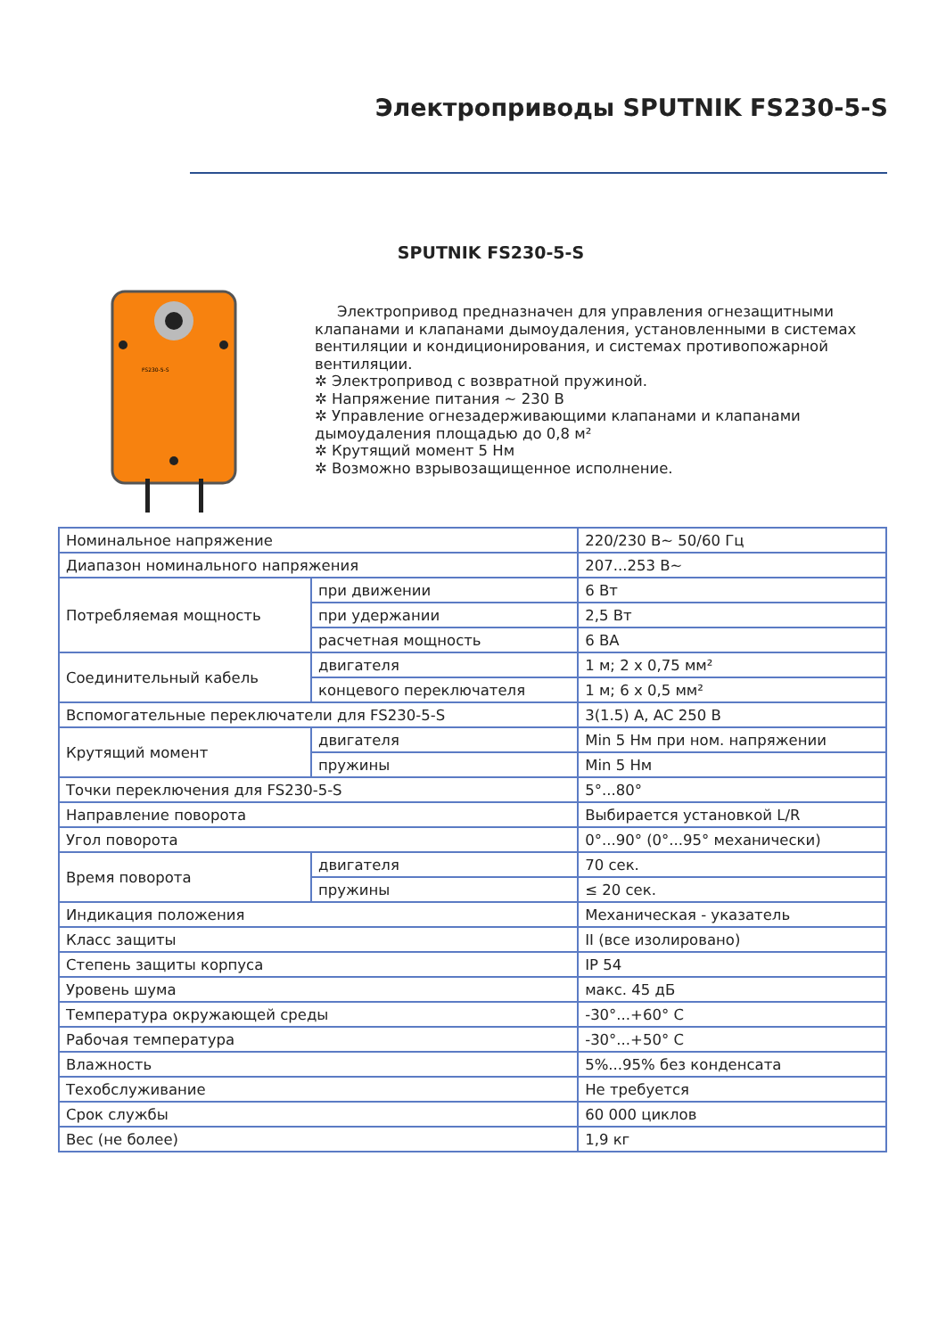Электроприводы SPUTNIK FS230-5-S
SPUTNIK FS230-5-S
FS230-5-S
Электропривод предназначен для управления огнезащитными клапанами и клапанами дымоудаления, установленными в системах вентиляции и кондиционирования, и системах противопожарной вентиляции.
✲ Электропривод с возвратной пружиной.
✲ Напряжение питания ~ 230 В
✲ Управление огнезадерживающими клапанами и клапанами дымоудаления площадью до 0,8 м²
✲ Крутящий момент 5 Нм
✲ Возможно взрывозащищенное исполнение.
| Номинальное напряжение | | 220/230 В~ 50/60 Гц |
| Диапазон номинального напряжения | | 207...253 В~ |
| Потребляемая мощность | при движении | 6 Вт |
| | при удержании | 2,5 Вт |
| | расчетная мощность | 6 ВА |
| Соединительный кабель | двигателя | 1 м; 2 х 0,75 мм² |
| | концевого переключателя | 1 м; 6 х 0,5 мм² |
| Вспомогательные переключатели для FS230-5-S | | 3(1.5) А, АС 250 В |
| Крутящий момент | двигателя | Min 5 Нм при ном. напряжении |
| | пружины | Min 5 Нм |
| Точки переключения для FS230-5-S | | 5°...80° |
| Направление поворота | | Выбирается установкой L/R |
| Угол поворота | | 0°...90° (0°...95° механически) |
| Время поворота | двигателя | 70 сек. |
| | пружины | ≤ 20 сек. |
| Индикация положения | | Механическая - указатель |
| Класс защиты | | II (все изолировано) |
| Степень защиты корпуса | | IP 54 |
| Уровень шума | | макс. 45 дБ |
| Температура окружающей среды | | -30°...+60° С |
| Рабочая температура | | -30°...+50° С |
| Влажность | | 5%...95% без конденсата |
| Техобслуживание | | Не требуется |
| Срок службы | | 60 000 циклов |
| Вес (не более) | | 1,9 кг |